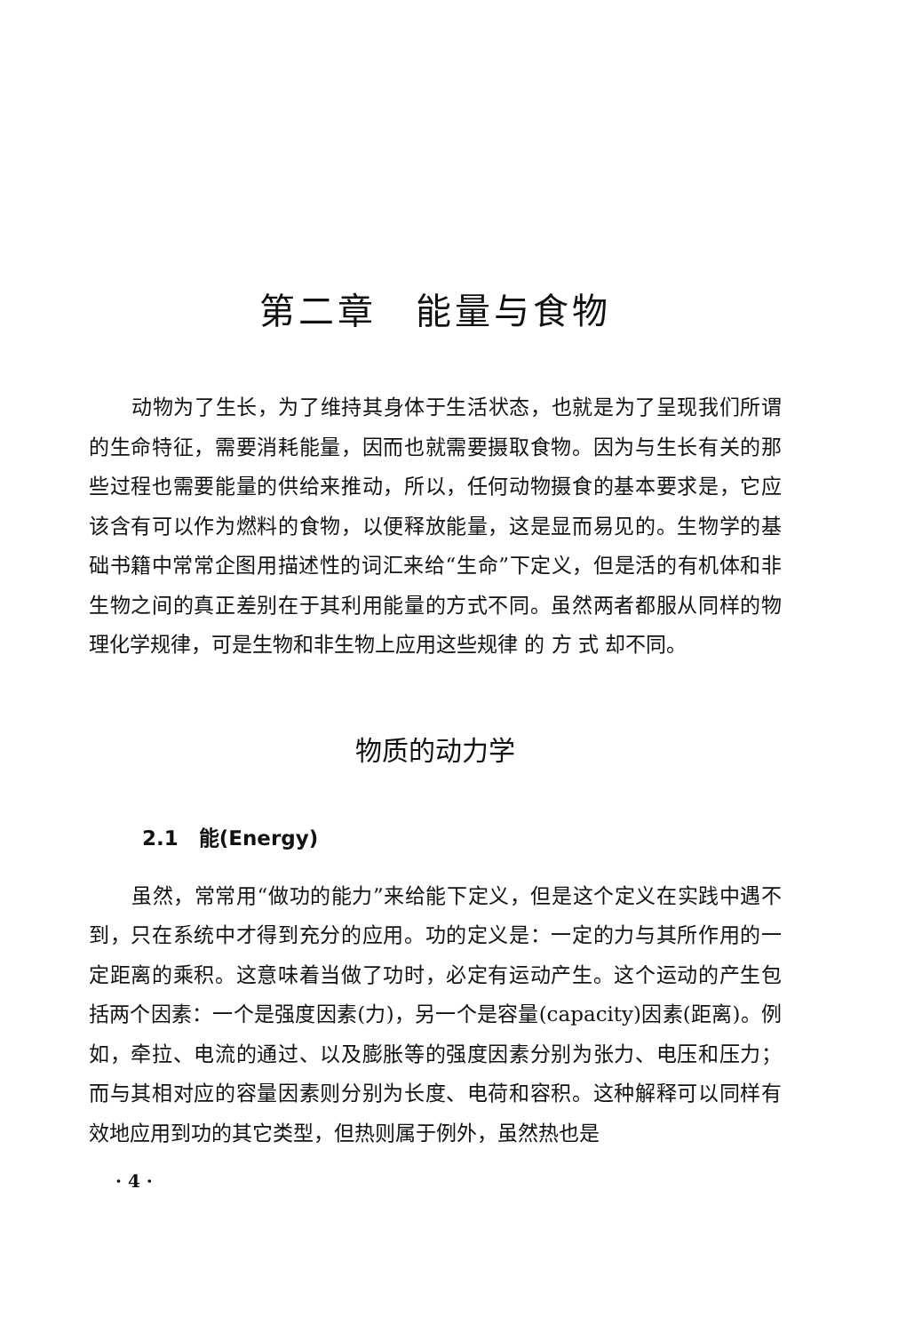第二章　能量与食物
动物为了生长，为了维持其身体于生活状态，也就是为了呈现我们所谓的生命特征，需要消耗能量，因而也就需要摄取食物。因为与生长有关的那些过程也需要能量的供给来推动，所以，任何动物摄食的基本要求是，它应该含有可以作为燃料的食物，以便释放能量，这是显而易见的。生物学的基础书籍中常常企图用描述性的词汇来给“生命”下定义，但是活的有机体和非生物之间的真正差别在于其利用能量的方式不同。虽然两者都服从同样的物理化学规律，可是生物和非生物上应用这些规律 的 方 式 却不同。
物质的动力学
2.1　能(Energy)
虽然，常常用“做功的能力”来给能下定义，但是这个定义在实践中遇不到，只在系统中才得到充分的应用。功的定义是：一定的力与其所作用的一定距离的乘积。这意味着当做了功时，必定有运动产生。这个运动的产生包括两个因素：一个是强度因素(力)，另一个是容量(capacity)因素(距离)。例如，牵拉、电流的通过、以及膨胀等的强度因素分别为张力、电压和压力；而与其相对应的容量因素则分别为长度、电荷和容积。这种解释可以同样有效地应用到功的其它类型，但热则属于例外，虽然热也是
· 4 ·